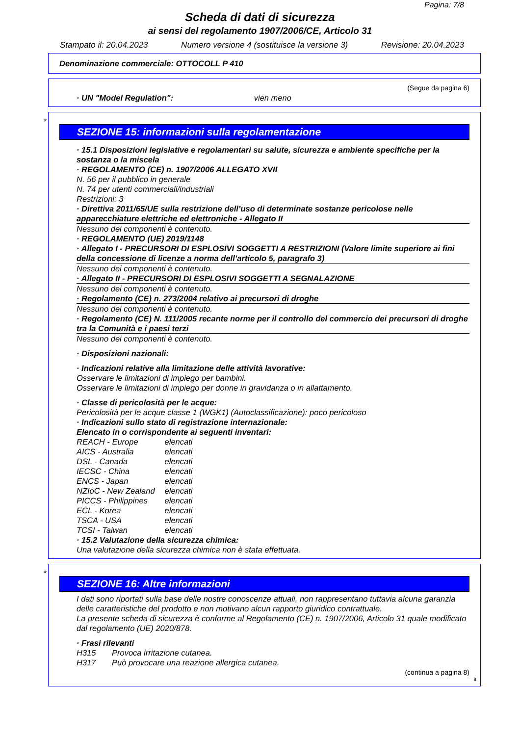Pagina: 7/8
Scheda di dati di sicurezza
ai sensi del regolamento 1907/2006/CE, Articolo 31
Stampato il: 20.04.2023 Numero versione 4 (sostituisce la versione 3) Revisione: 20.04.2023
Denominazione commerciale: OTTOCOLL P 410
(Segue da pagina 6)
· UN "Model Regulation": vien meno
*
SEZIONE 15: informazioni sulla regolamentazione
· 15.1 Disposizioni legislative e regolamentari su salute, sicurezza e ambiente specifiche per la sostanza o la miscela
· REGOLAMENTO (CE) n. 1907/2006 ALLEGATO XVII
N. 56 per il pubblico in generale
N. 74 per utenti commerciali/industriali
Restrizioni: 3
· Direttiva 2011/65/UE sulla restrizione dell’uso di determinate sostanze pericolose nelle apparecchiature elettriche ed elettroniche - Allegato II
Nessuno dei componenti è contenuto.
· REGOLAMENTO (UE) 2019/1148
· Allegato I - PRECURSORI DI ESPLOSIVI SOGGETTI A RESTRIZIONI (Valore limite superiore ai fini della concessione di licenze a norma dell’articolo 5, paragrafo 3)
Nessuno dei componenti è contenuto.
· Allegato II - PRECURSORI DI ESPLOSIVI SOGGETTI A SEGNALAZIONE
Nessuno dei componenti è contenuto.
· Regolamento (CE) n. 273/2004 relativo ai precursori di droghe
Nessuno dei componenti è contenuto.
· Regolamento (CE) N. 111/2005 recante norme per il controllo del commercio dei precursori di droghe tra la Comunità e i paesi terzi
Nessuno dei componenti è contenuto.
· Disposizioni nazionali:
· Indicazioni relative alla limitazione delle attività lavorative:
Osservare le limitazioni di impiego per bambini.
Osservare le limitazioni di impiego per donne in gravidanza o in allattamento.
· Classe di pericolosità per le acque:
Pericolosità per le acque classe 1 (WGK1) (Autoclassificazione): poco pericoloso
· Indicazioni sullo stato di registrazione internazionale:
Elencato in o corrispondente ai seguenti inventari:
REACH - Europe elencati
AICS - Australia elencati
DSL - Canada elencati
IECSC - China elencati
ENCS - Japan elencati
NZIoC - New Zealand elencati
PICCS - Philippines elencati
ECL - Korea elencati
TSCA - USA elencati
TCSI - Taiwan elencati
· 15.2 Valutazione della sicurezza chimica:
Una valutazione della sicurezza chimica non è stata effettuata.
*
SEZIONE 16: Altre informazioni
I dati sono riportati sulla base delle nostre conoscenze attuali, non rappresentano tuttavia alcuna garanzia delle caratteristiche del prodotto e non motivano alcun rapporto giuridico contrattuale.
La presente scheda di sicurezza è conforme al Regolamento (CE) n. 1907/2006, Articolo 31 quale modificato dal regolamento (UE) 2020/878.
· Frasi rilevanti
H315 Provoca irritazione cutanea.
H317 Può provocare una reazione allergica cutanea.
(continua a pagina 8)
it